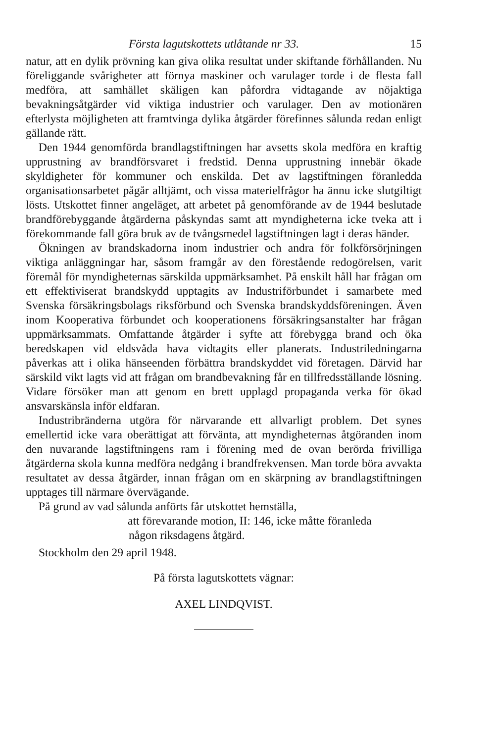Första lagutskottets utlåtande nr 33. 15
natur, att en dylik prövning kan giva olika resultat under skiftande förhållanden. Nu föreliggande svårigheter att förnya maskiner och varulager torde i de flesta fall medföra, att samhället skäligen kan påfordra vidtagande av nöjaktiga bevakningsåtgärder vid viktiga industrier och varulager. Den av motionären efterlysta möjligheten att framtvinga dylika åtgärder förefinnes sålunda redan enligt gällande rätt.
Den 1944 genomförda brandlagstiftningen har avsetts skola medföra en kraftig upprustning av brandförsvaret i fredstid. Denna upprustning innebär ökade skyldigheter för kommuner och enskilda. Det av lagstiftningen föranledda organisationsarbetet pågår alltjämt, och vissa materielfrågor ha ännu icke slutgiltigt lösts. Utskottet finner angeläget, att arbetet på genomförande av de 1944 beslutade brandförebyggande åtgärderna påskyndas samt att myndigheterna icke tveka att i förekommande fall göra bruk av de tvångsmedel lagstiftningen lagt i deras händer.
Ökningen av brandskadorna inom industrier och andra för folkförsörjningen viktiga anläggningar har, såsom framgår av den förestående redogörelsen, varit föremål för myndigheternas särskilda uppmärksamhet. På enskilt håll har frågan om ett effektiviserat brandskydd upptagits av Industriförbundet i samarbete med Svenska försäkringsbolags riksförbund och Svenska brandskyddsföreningen. Även inom Kooperativa förbundet och kooperationens försäkringsanstalter har frågan uppmärksammats. Omfattande åtgärder i syfte att förebygga brand och öka beredskapen vid eldsvåda hava vidtagits eller planerats. Industriledningarna påverkas att i olika hänseenden förbättra brandskyddet vid företagen. Därvid har särskild vikt lagts vid att frågan om brandbevakning får en tillfredsställande lösning. Vidare försöker man att genom en brett upplagd propaganda verka för ökad ansvarskänsla inför eldfaran.
Industribränderna utgöra för närvarande ett allvarligt problem. Det synes emellertid icke vara oberättigat att förvänta, att myndigheternas åtgöranden inom den nuvarande lagstiftningens ram i förening med de ovan berörda frivilliga åtgärderna skola kunna medföra nedgång i brandfrekvensen. Man torde böra avvakta resultatet av dessa åtgärder, innan frågan om en skärpning av brandlagstiftningen upptages till närmare övervägande.
På grund av vad sålunda anförts får utskottet hemställa,
att förevarande motion, II: 146, icke måtte föranleda
någon riksdagens åtgärd.
Stockholm den 29 april 1948.
På första lagutskottets vägnar:
AXEL LINDQVIST.